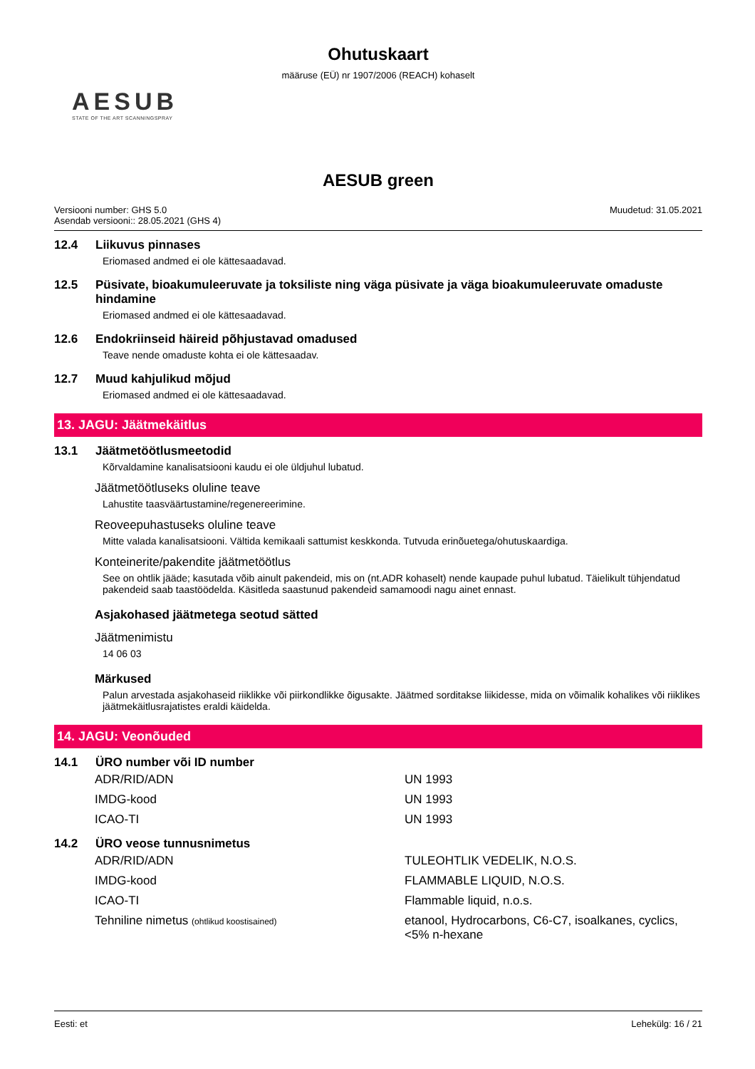Ohutuskaart
määruse (EÜ) nr 1907/2006 (REACH) kohaselt
AESUB
STATE OF THE ART SCANNINGSPRAY
AESUB green
Versiooni number: GHS 5.0
Asendab versiooni:: 28.05.2021 (GHS 4)
Muudetud: 31.05.2021
12.4 Liikuvus pinnases
Eriomased andmed ei ole kättesaadavad.
12.5 Püsivate, bioakumuleeruvate ja toksiliste ning väga püsivate ja väga bioakumuleeruvate omaduste hindamine
Eriomased andmed ei ole kättesaadavad.
12.6 Endokriinseid häireid põhjustavad omadused
Teave nende omaduste kohta ei ole kättesaadav.
12.7 Muud kahjulikud mõjud
Eriomased andmed ei ole kättesaadavad.
13. JAGU: Jäätmekäitlus
13.1 Jäätmetöötlusmeetodid
Kõrvaldamine kanalisatsiooni kaudu ei ole üldjuhul lubatud.
Jäätmetöötluseks oluline teave
Lahustite taasväärtustamine/regenereerimine.
Reoveepuhastuseks oluline teave
Mitte valada kanalisatsiooni. Vältida kemikaali sattumist keskkonda. Tutvuda erinõuetega/ohutuskaardiga.
Konteinerite/pakendite jäätmetöötlus
See on ohtlik jääde; kasutada võib ainult pakendeid, mis on (nt.ADR kohaselt) nende kaupade puhul lubatud. Täielikult tühjendatud pakendeid saab taastöödelda. Käsitleda saastunud pakendeid samamoodi nagu ainet ennast.
Asjakohased jäätmetega seotud sätted
Jäätmenimistu
14 06 03
Märkused
Palun arvestada asjakohaseid riiklikke või piirkondlikke õigusakte. Jäätmed sorditakse liikidesse, mida on võimalik kohalikes või riiklikes jäätmekäitlusrajatistes eraldi käidelda.
14. JAGU: Veonõuded
14.1 ÜRO number või ID number
| ADR/RID/ADN | UN 1993 |
| IMDG-kood | UN 1993 |
| ICAO-TI | UN 1993 |
14.2 ÜRO veose tunnusnimetus
| ADR/RID/ADN | TULEOHTLIK VEDELIK, N.O.S. |
| IMDG-kood | FLAMMABLE LIQUID, N.O.S. |
| ICAO-TI | Flammable liquid, n.o.s. |
| Tehniline nimetus (ohtlikud koostisained) | etanool, Hydrocarbons, C6-C7, isoalkanes, cyclics, <5% n-hexane |
Eesti: et Lehekülg: 16 / 21